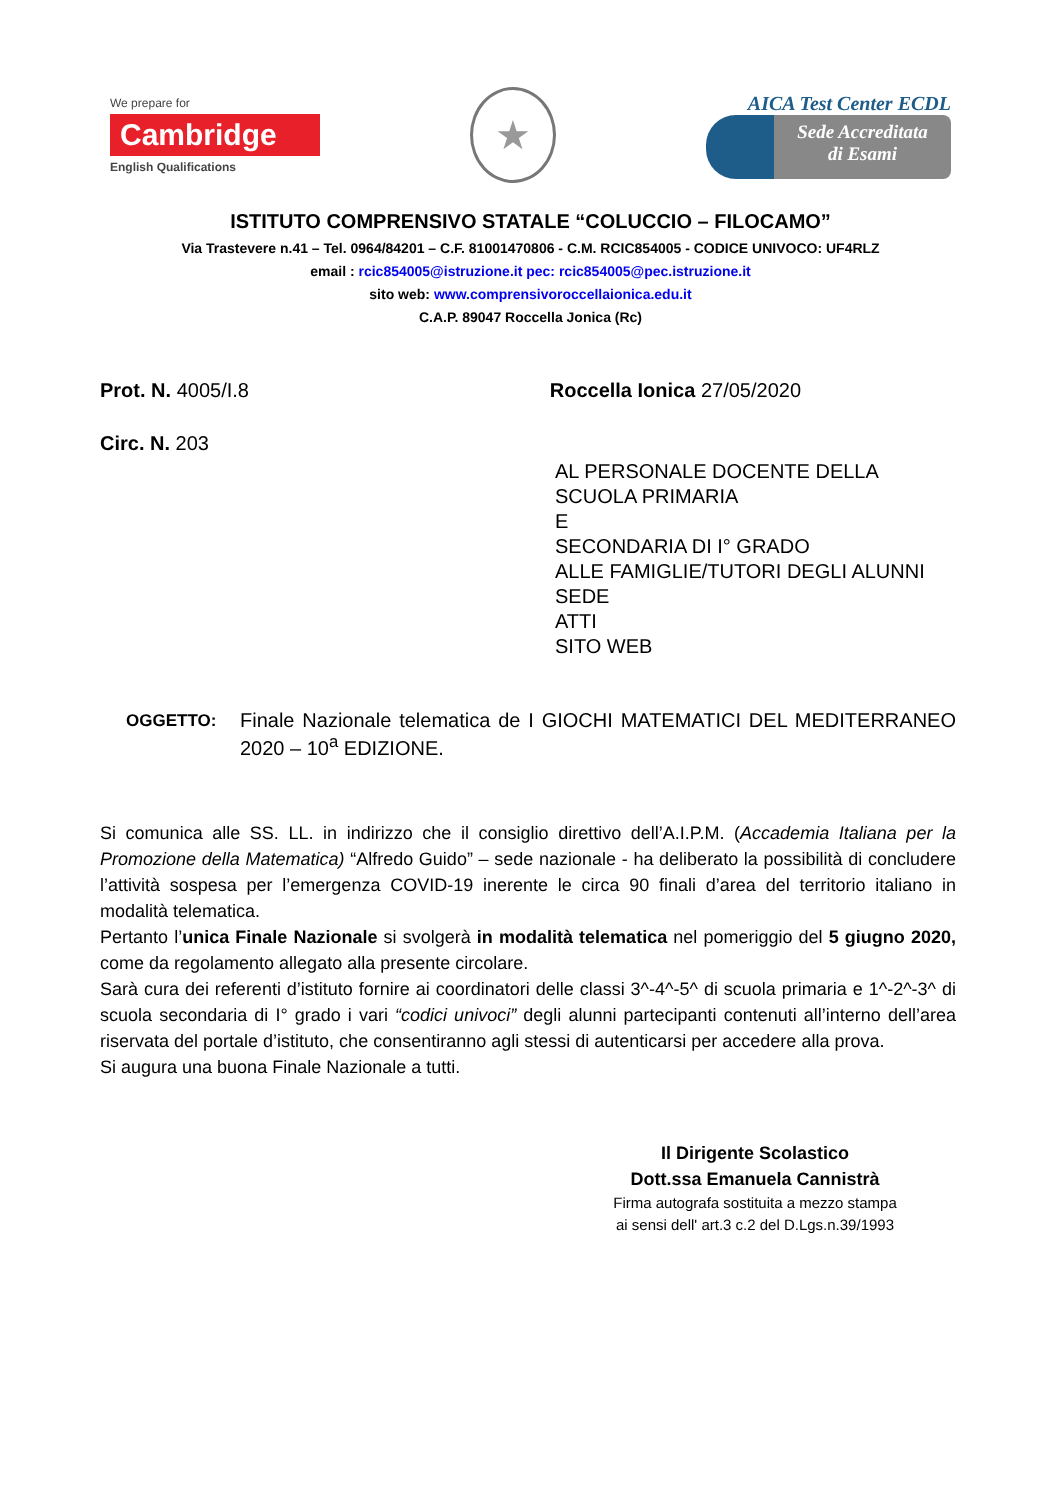We prepare for
Cambridge
English Qualifications
★
AICA Test Center ECDL
Sede Accreditata
di Esami
ISTITUTO COMPRENSIVO STATALE “COLUCCIO – FILOCAMO”
Via Trastevere n.41 – Tel. 0964/84201 – C.F. 81001470806 - C.M. RCIC854005 - CODICE UNIVOCO: UF4RLZ
email : rcic854005@istruzione.it pec: rcic854005@pec.istruzione.it
sito web: www.comprensivoroccellaionica.edu.it
C.A.P. 89047 Roccella Jonica (Rc)
Prot. N. 4005/I.8 Roccella Ionica 27/05/2020
Circ. N. 203
AL PERSONALE DOCENTE DELLA
SCUOLA PRIMARIA
E
SECONDARIA DI I° GRADO
ALLE FAMIGLIE/TUTORI DEGLI ALUNNI
SEDE
ATTI
SITO WEB
OGGETTO: Finale Nazionale telematica de I GIOCHI MATEMATICI DEL MEDITERRANEO 2020 – 10<sup>a</sup> EDIZIONE.
Si comunica alle SS. LL. in indirizzo che il consiglio direttivo dell’A.I.P.M. (Accademia Italiana per la Promozione della Matematica) “Alfredo Guido” – sede nazionale - ha deliberato la possibilità di concludere l’attività sospesa per l’emergenza COVID-19 inerente le circa 90 finali d’area del territorio italiano in modalità telematica.
Pertanto l’unica Finale Nazionale si svolgerà in modalità telematica nel pomeriggio del 5 giugno 2020, come da regolamento allegato alla presente circolare.
Sarà cura dei referenti d’istituto fornire ai coordinatori delle classi 3^-4^-5^ di scuola primaria e 1^-2^-3^ di scuola secondaria di I° grado i vari “codici univoci” degli alunni partecipanti contenuti all’interno dell’area riservata del portale d’istituto, che consentiranno agli stessi di autenticarsi per accedere alla prova.
Si augura una buona Finale Nazionale a tutti.
Il Dirigente Scolastico
Dott.ssa Emanuela Cannistrà
Firma autografa sostituita a mezzo stampa
ai sensi dell' art.3 c.2 del D.Lgs.n.39/1993